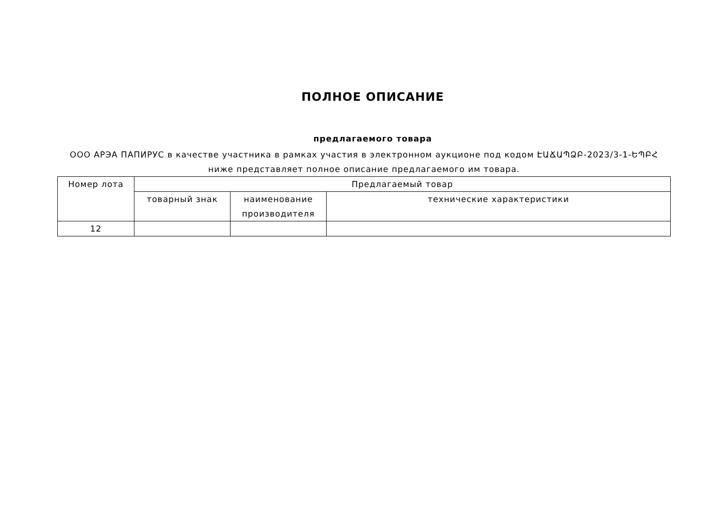ПОЛНОЕ ОПИСАНИЕ
предлагаемого товара
ООО АРЭА ПАПИРУС в качестве участника в рамках участия в электронном аукционе под кодом ԷԱՃԱՊՁԲ-2023/3-1-ԵՊԲՀ ниже представляет полное описание предлагаемого им товара.
| Номер лота | Предлагаемый товар | | |
| | товарный знак | наименование производителя | технические характеристики |
| 12 | | | |